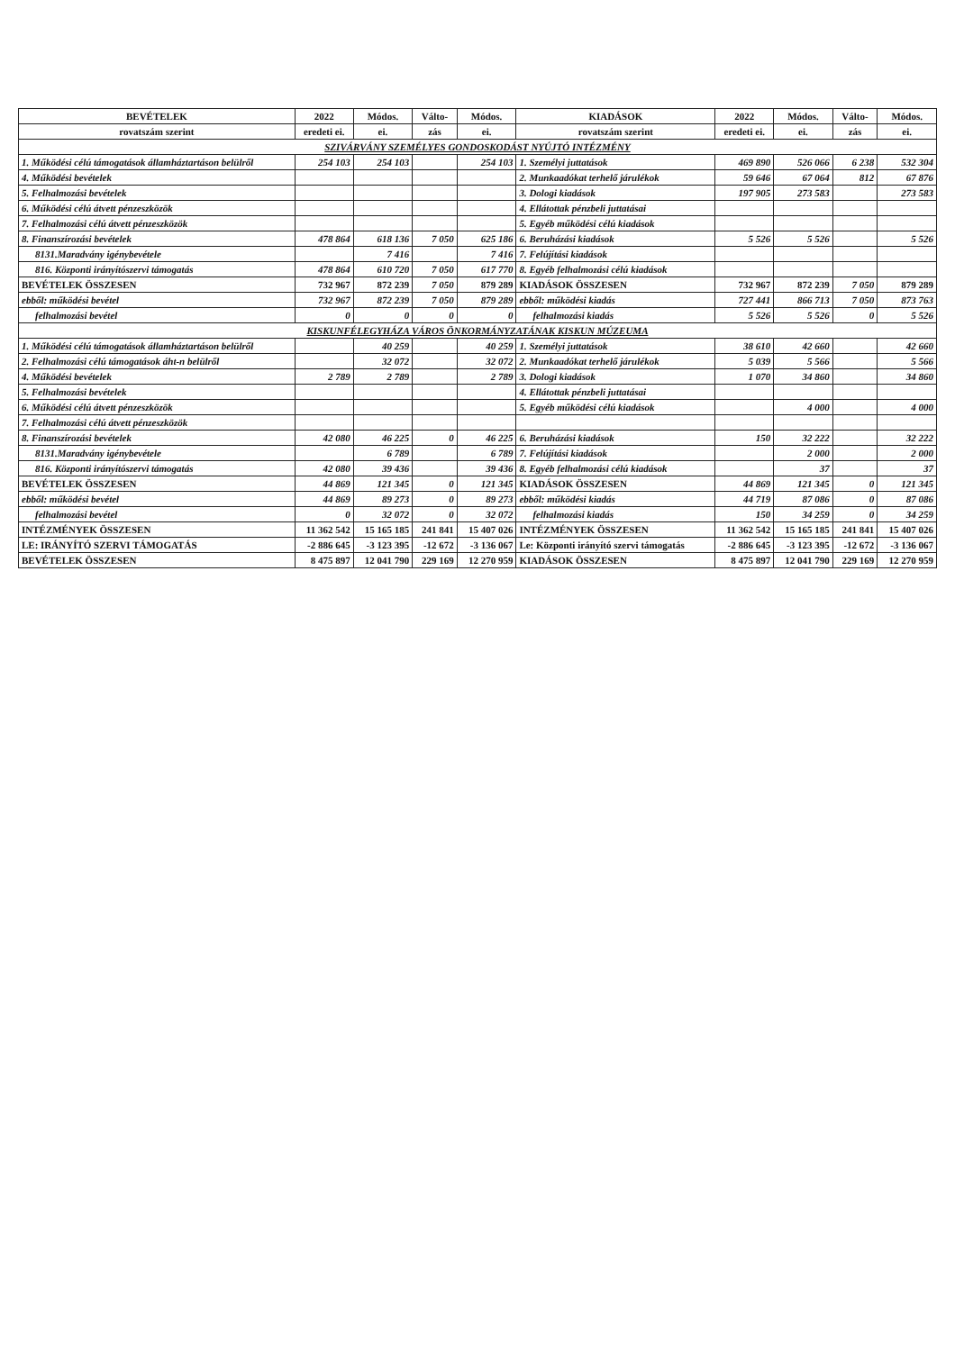| BEVÉTELEK | 2022 | Módos. | Válto- | Módos. | KIADÁSOK | 2022 | Módos. | Válto- | Módos. |
| --- | --- | --- | --- | --- | --- | --- | --- | --- | --- |
| rovatszám szerint | eredeti ei. | ei. | zás | ei. | rovatszám szerint | eredeti ei. | ei. | zás | ei. |
| SZIVÁRVÁNY SZEMÉLYES GONDOSKODÁST NYÚJTÓ INTÉZMÉNY | | | | | | | | | |
| 1. Működési célú támogatások államháztartáson belülről | 254 103 | 254 103 | | 254 103 | 1. Személyi juttatások | 469 890 | 526 066 | 6 238 | 532 304 |
| 4. Működési bevételek | | | | | 2. Munkaadókat terhelő járulékok | 59 646 | 67 064 | 812 | 67 876 |
| 5. Felhalmozási bevételek | | | | | 3. Dologi kiadások | 197 905 | 273 583 | | 273 583 |
| 6. Működési célú átvett pénzeszközök | | | | | 4. Ellátottak pénzbeli juttatásai | | | | |
| 7. Felhalmozási célú átvett pénzeszközök | | | | | 5. Egyéb működési célú kiadások | | | | |
| 8. Finanszírozási bevételek | 478 864 | 618 136 | 7 050 | 625 186 | 6. Beruházási kiadások | 5 526 | 5 526 | | 5 526 |
| 8131.Maradvány igénybevétele | | 7 416 | | 7 416 | 7. Felújítási kiadások | | | | |
| 816. Központi irányítószervi támogatás | 478 864 | 610 720 | 7 050 | 617 770 | 8. Egyéb felhalmozási célú kiadások | | | | |
| BEVÉTELEK ÖSSZESEN | 732 967 | 872 239 | 7 050 | 879 289 | KIADÁSOK ÖSSZESEN | 732 967 | 872 239 | 7 050 | 879 289 |
| ebből: működési bevétel | 732 967 | 872 239 | 7 050 | 879 289 | ebből: működési kiadás | 727 441 | 866 713 | 7 050 | 873 763 |
| felhalmozási bevétel | 0 | 0 | 0 | 0 | felhalmozási kiadás | 5 526 | 5 526 | 0 | 5 526 |
| KISKUNFÉLEGYHÁZA VÁROS ÖNKORMÁNYZATÁNAK KISKUN MÚZEUMA | | | | | | | | | |
| 1. Működési célú támogatások államháztartáson belülről | | 40 259 | | 40 259 | 1. Személyi juttatások | 38 610 | 42 660 | | 42 660 |
| 2. Felhalmozási célú támogatások áht-n belülről | | 32 072 | | 32 072 | 2. Munkaadókat terhelő járulékok | 5 039 | 5 566 | | 5 566 |
| 4. Működési bevételek | 2 789 | 2 789 | | 2 789 | 3. Dologi kiadások | 1 070 | 34 860 | | 34 860 |
| 5. Felhalmozási bevételek | | | | | 4. Ellátottak pénzbeli juttatásai | | | | |
| 6. Működési célú átvett pénzeszközök | | | | | 5. Egyéb működési célú kiadások | | 4 000 | | 4 000 |
| 7. Felhalmozási célú átvett pénzeszközök | | | | | | | | | |
| 8. Finanszírozási bevételek | 42 080 | 46 225 | 0 | 46 225 | 6. Beruházási kiadások | 150 | 32 222 | | 32 222 |
| 8131.Maradvány igénybevétele | | 6 789 | | 6 789 | 7. Felújítási kiadások | | 2 000 | | 2 000 |
| 816. Központi irányítószervi támogatás | 42 080 | 39 436 | | 39 436 | 8. Egyéb felhalmozási célú kiadások | | 37 | | 37 |
| BEVÉTELEK ÖSSZESEN | 44 869 | 121 345 | 0 | 121 345 | KIADÁSOK ÖSSZESEN | 44 869 | 121 345 | 0 | 121 345 |
| ebből: működési bevétel | 44 869 | 89 273 | 0 | 89 273 | ebből: működési kiadás | 44 719 | 87 086 | 0 | 87 086 |
| felhalmozási bevétel | 0 | 32 072 | 0 | 32 072 | felhalmozási kiadás | 150 | 34 259 | 0 | 34 259 |
| INTÉZMÉNYEK ÖSSZESEN | 11 362 542 | 15 165 185 | 241 841 | 15 407 026 | INTÉZMÉNYEK ÖSSZESEN | 11 362 542 | 15 165 185 | 241 841 | 15 407 026 |
| LE: IRÁNYÍTÓ SZERVI TÁMOGATÁS | -2 886 645 | -3 123 395 | -12 672 | -3 136 067 | Le: Központi irányító szervi támogatás | -2 886 645 | -3 123 395 | -12 672 | -3 136 067 |
| BEVÉTELEK ÖSSZESEN | 8 475 897 | 12 041 790 | 229 169 | 12 270 959 | KIADÁSOK ÖSSZESEN | 8 475 897 | 12 041 790 | 229 169 | 12 270 959 |